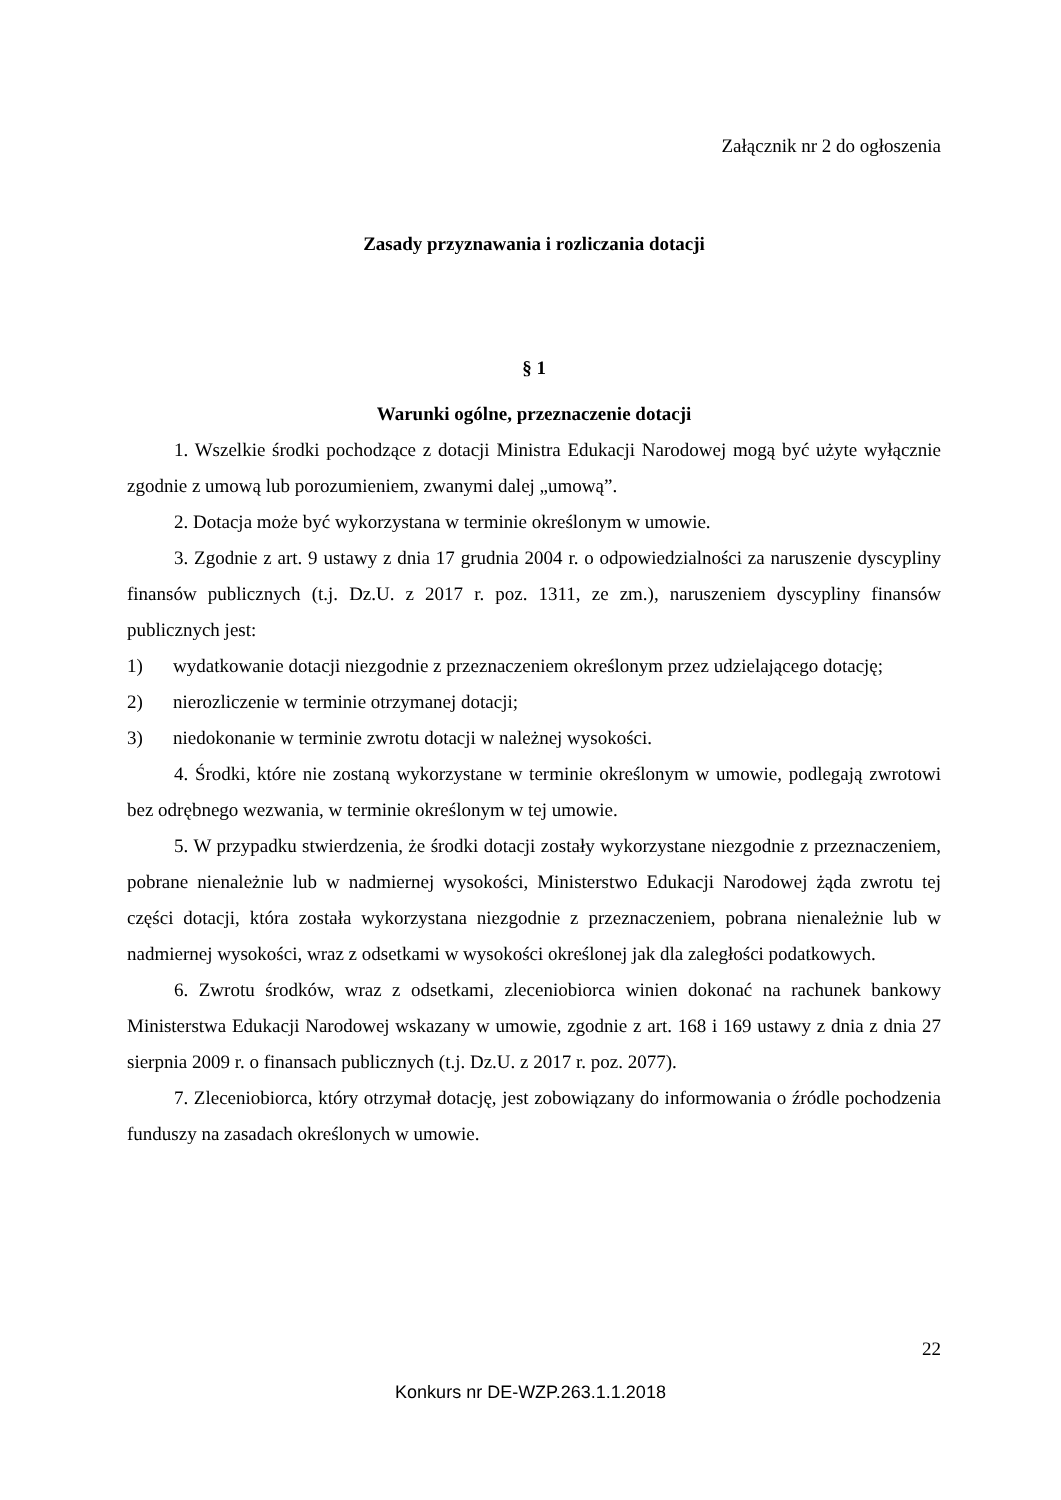Załącznik nr 2 do ogłoszenia
Zasady przyznawania i rozliczania dotacji
§ 1
Warunki ogólne, przeznaczenie dotacji
1. Wszelkie środki pochodzące z dotacji Ministra Edukacji Narodowej mogą być użyte wyłącznie zgodnie z umową lub porozumieniem, zwanymi dalej „umową”.
2. Dotacja może być wykorzystana w terminie określonym w umowie.
3. Zgodnie z art. 9 ustawy z dnia 17 grudnia 2004 r. o odpowiedzialności za naruszenie dyscypliny finansów publicznych (t.j. Dz.U. z 2017 r. poz. 1311, ze zm.), naruszeniem dyscypliny finansów publicznych jest:
1) wydatkowanie dotacji niezgodnie z przeznaczeniem określonym przez udzielającego dotację;
2) nierozliczenie w terminie otrzymanej dotacji;
3) niedokonanie w terminie zwrotu dotacji w należnej wysokości.
4. Środki, które nie zostaną wykorzystane w terminie określonym w umowie, podlegają zwrotowi bez odrębnego wezwania, w terminie określonym w tej umowie.
5. W przypadku stwierdzenia, że środki dotacji zostały wykorzystane niezgodnie z przeznaczeniem, pobrane nienależnie lub w nadmiernej wysokości, Ministerstwo Edukacji Narodowej żąda zwrotu tej części dotacji, która została wykorzystana niezgodnie z przeznaczeniem, pobrana nienależnie lub w nadmiernej wysokości, wraz z odsetkami w wysokości określonej jak dla zaległości podatkowych.
6. Zwrotu środków, wraz z odsetkami, zleceniobiorca winien dokonać na rachunek bankowy Ministerstwa Edukacji Narodowej wskazany w umowie, zgodnie z art. 168 i 169 ustawy z dnia z dnia 27 sierpnia 2009 r. o finansach publicznych (t.j. Dz.U. z 2017 r. poz. 2077).
7. Zleceniobiorca, który otrzymał dotację, jest zobowiązany do informowania o źródle pochodzenia funduszy na zasadach określonych w umowie.
22
Konkurs nr DE-WZP.263.1.1.2018